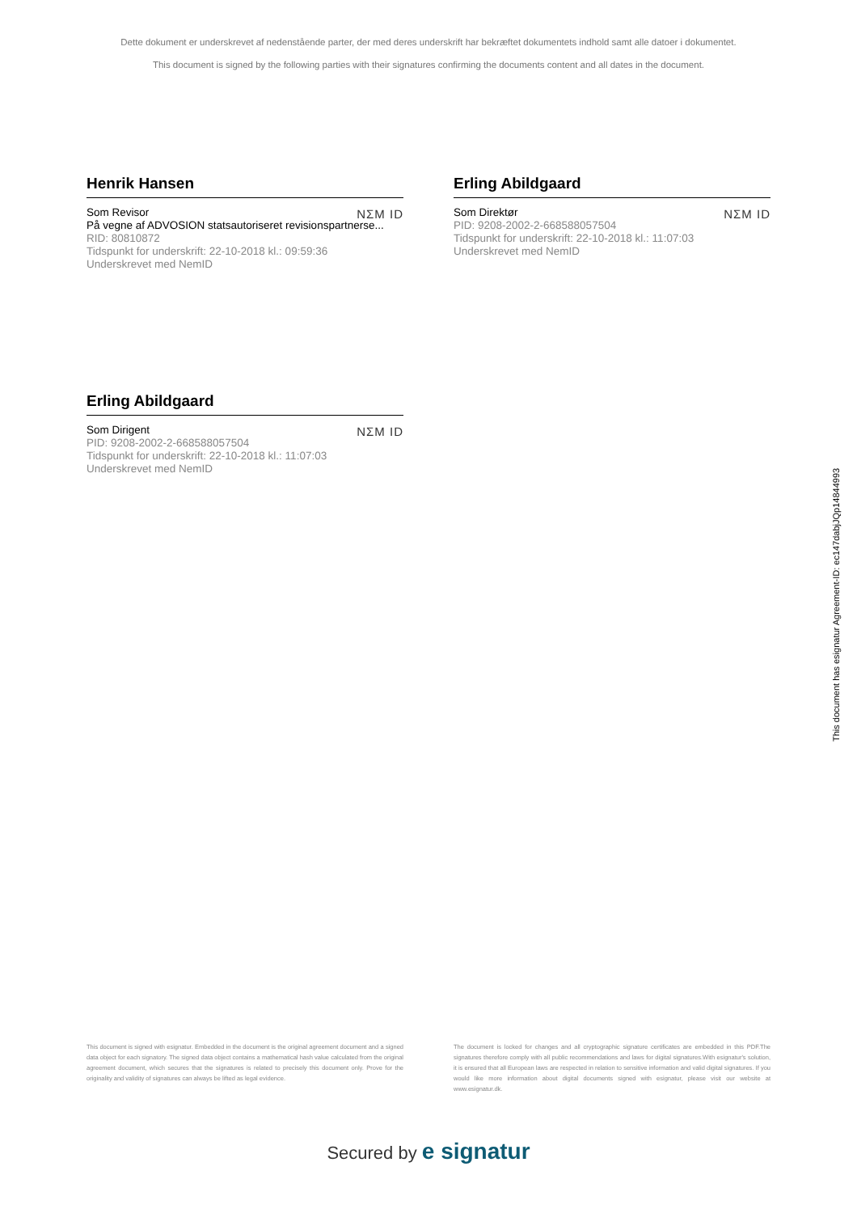Dette dokument er underskrevet af nedenstående parter, der med deres underskrift har bekræftet dokumentets indhold samt alle datoer i dokumentet.
This document is signed by the following parties with their signatures confirming the documents content and all dates in the document.
Henrik Hansen
NΣM ID
Som Revisor
På vegne af ADVOSION statsautoriseret revisionspartnerse...
RID: 80810872
Tidspunkt for underskrift: 22-10-2018 kl.: 09:59:36
Underskrevet med NemID
Erling Abildgaard
NΣM ID
Som Direktør
PID: 9208-2002-2-668588057504
Tidspunkt for underskrift: 22-10-2018 kl.: 11:07:03
Underskrevet med NemID
Erling Abildgaard
NΣM ID
Som Dirigent
PID: 9208-2002-2-668588057504
Tidspunkt for underskrift: 22-10-2018 kl.: 11:07:03
Underskrevet med NemID
This document has esignatur Agreement-ID: ec147dabjJQp14844993
This document is signed with esignatur. Embedded in the document is the original agreement document and a signed data object for each signatory. The signed data object contains a mathematical hash value calculated from the original agreement document, which secures that the signatures is related to precisely this document only. Prove for the originality and validity of signatures can always be lifted as legal evidence.
The document is locked for changes and all cryptographic signature certificates are embedded in this PDF.The signatures therefore comply with all public recommendations and laws for digital signatures.With esignatur's solution, it is ensured that all European laws are respected in relation to sensitive information and valid digital signatures. If you would like more information about digital documents signed with esignatur, please visit our website at www.esignatur.dk.
Secured by e signatur